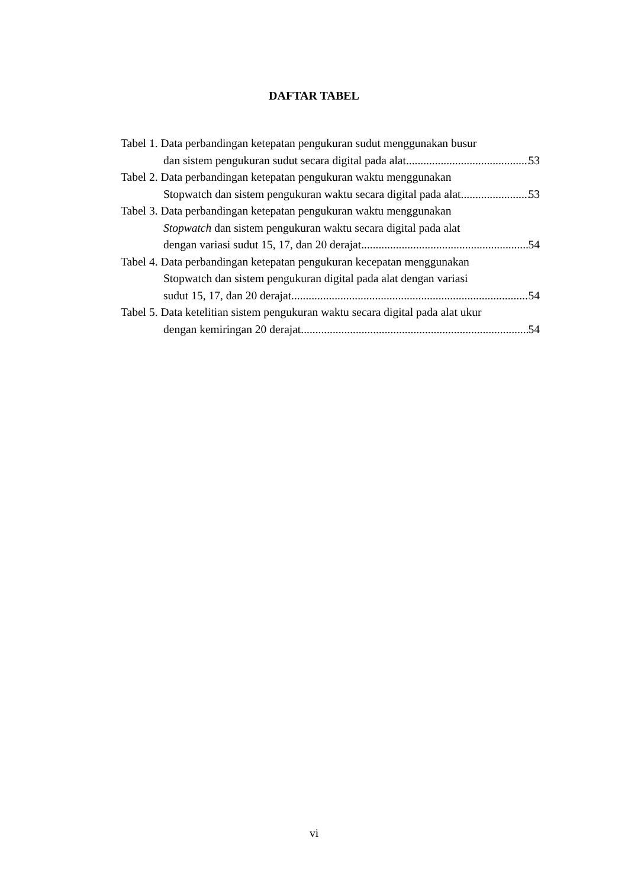DAFTAR TABEL
Tabel 1. Data perbandingan ketepatan pengukuran sudut menggunakan busur
dan sistem pengukuran sudut secara digital pada alat 53
Tabel 2. Data perbandingan ketepatan pengukuran waktu menggunakan
Stopwatch dan sistem pengukuran waktu secara digital pada alat 53
Tabel 3. Data perbandingan ketepatan pengukuran waktu menggunakan
Stopwatch dan sistem pengukuran waktu secara digital pada alat
dengan variasi sudut 15, 17, dan 20 derajat 54
Tabel 4. Data perbandingan ketepatan pengukuran kecepatan menggunakan
Stopwatch dan sistem pengukuran digital pada alat dengan variasi
sudut 15, 17, dan 20 derajat 54
Tabel 5. Data ketelitian sistem pengukuran waktu secara digital pada alat ukur
dengan kemiringan 20 derajat 54
vi